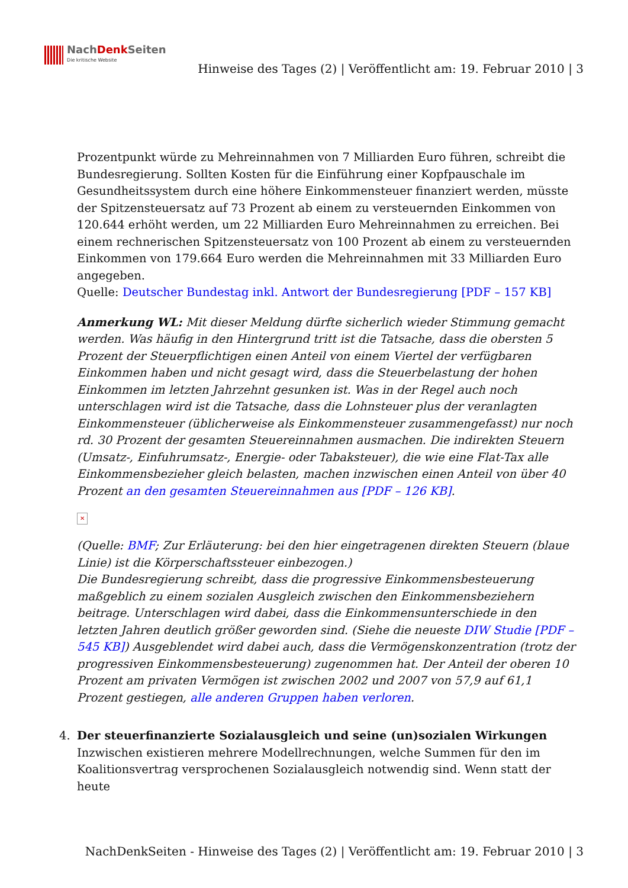NachDenk Seiten
Die kritische Website
Hinweise des Tages (2) | Veröffentlicht am: 19. Februar 2010 | 3
Prozentpunkt würde zu Mehreinnahmen von 7 Milliarden Euro führen, schreibt die Bundesregierung. Sollten Kosten für die Einführung einer Kopfpauschale im Gesundheitssystem durch eine höhere Einkommensteuer finanziert werden, müsste der Spitzensteuersatz auf 73 Prozent ab einem zu versteuernden Einkommen von 120.644 erhöht werden, um 22 Milliarden Euro Mehreinnahmen zu erreichen. Bei einem rechnerischen Spitzensteuersatz von 100 Prozent ab einem zu versteuernden Einkommen von 179.664 Euro werden die Mehreinnahmen mit 33 Milliarden Euro angegeben.
Quelle: Deutscher Bundestag inkl. Antwort der Bundesregierung [PDF – 157 KB]
Anmerkung WL: Mit dieser Meldung dürfte sicherlich wieder Stimmung gemacht werden. Was häufig in den Hintergrund tritt ist die Tatsache, dass die obersten 5 Prozent der Steuerpflichtigen einen Anteil von einem Viertel der verfügbaren Einkommen haben und nicht gesagt wird, dass die Steuerbelastung der hohen Einkommen im letzten Jahrzehnt gesunken ist. Was in der Regel auch noch unterschlagen wird ist die Tatsache, dass die Lohnsteuer plus der veranlagten Einkommensteuer (üblicherweise als Einkommensteuer zusammengefasst) nur noch rd. 30 Prozent der gesamten Steuereinnahmen ausmachen. Die indirekten Steuern (Umsatz-, Einfuhrumsatz-, Energie- oder Tabaksteuer), die wie eine Flat-Tax alle Einkommensbezieher gleich belasten, machen inzwischen einen Anteil von über 40 Prozent an den gesamten Steuereinnahmen aus [PDF – 126 KB].
✕
(Quelle: BMF; Zur Erläuterung: bei den hier eingetragenen direkten Steuern (blaue Linie) ist die Körperschaftssteuer einbezogen.)
Die Bundesregierung schreibt, dass die progressive Einkommensbesteuerung maßgeblich zu einem sozialen Ausgleich zwischen den Einkommensbeziehern beitrage. Unterschlagen wird dabei, dass die Einkommensunterschiede in den letzten Jahren deutlich größer geworden sind. (Siehe die neueste DIW Studie [PDF – 545 KB]) Ausgeblendet wird dabei auch, dass die Vermögenskonzentration (trotz der progressiven Einkommensbesteuerung) zugenommen hat. Der Anteil der oberen 10 Prozent am privaten Vermögen ist zwischen 2002 und 2007 von 57,9 auf 61,1 Prozent gestiegen, alle anderen Gruppen haben verloren.
4. Der steuerfinanzierte Sozialausgleich und seine (un)sozialen Wirkungen
Inzwischen existieren mehrere Modellrechnungen, welche Summen für den im Koalitionsvertrag versprochenen Sozialausgleich notwendig sind. Wenn statt der heute
NachDenkSeiten - Hinweise des Tages (2) | Veröffentlicht am: 19. Februar 2010 | 3